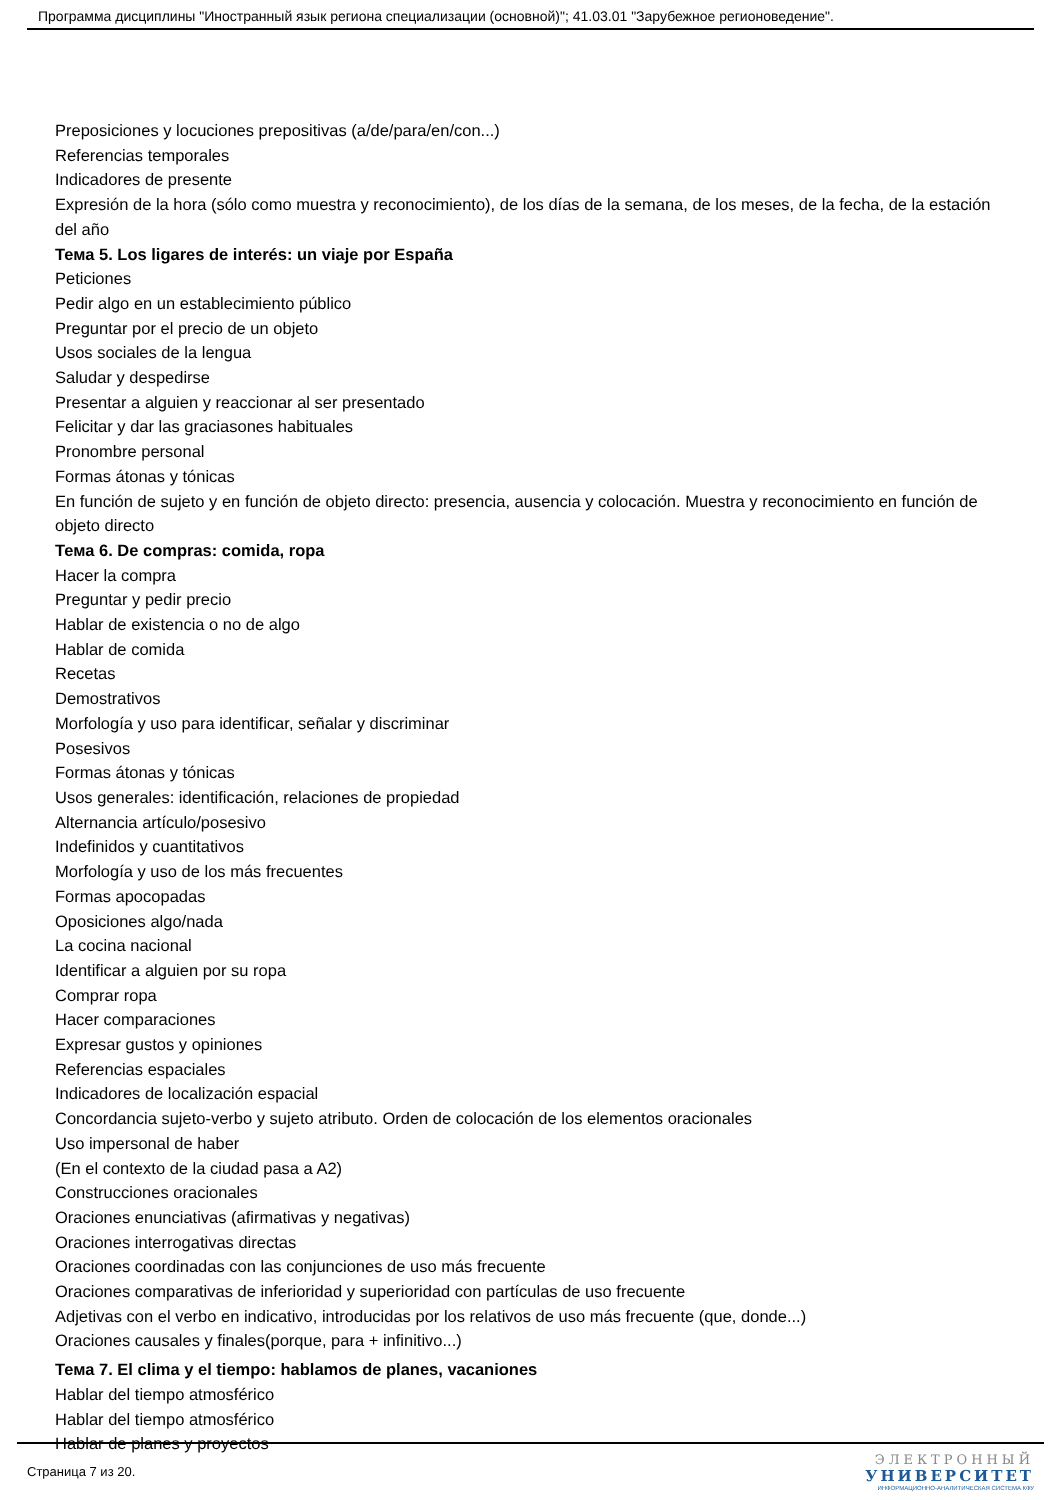Программа дисциплины "Иностранный язык региона специализации (основной)"; 41.03.01 "Зарубежное регионоведение".
Preposiciones y locuciones prepositivas (a/de/para/en/con...)
Referencias temporales
Indicadores de presente
Expresión de la hora (sólo como muestra y reconocimiento), de los días de la semana, de los meses, de la fecha, de la estación del año
Тема 5. Los ligares de interés: un viaje por España
Peticiones
Pedir algo en un establecimiento público
Preguntar por el precio de un objeto
Usos sociales de la lengua
Saludar y despedirse
Presentar a alguien y reaccionar al ser presentado
Felicitar y dar las graciasones habituales
Pronombre personal
Formas átonas y tónicas
En función de sujeto y en función de objeto directo: presencia, ausencia y colocación. Muestra y reconocimiento en función de objeto directo
Тема 6. De compras: comida, ropa
Hacer la compra
Preguntar y pedir precio
Hablar de existencia o no de algo
Hablar de comida
Recetas
Demostrativos
Morfología y uso para identificar, señalar y discriminar
Posesivos
Formas átonas y tónicas
Usos generales: identificación, relaciones de propiedad
Alternancia artículo/posesivo
Indefinidos y cuantitativos
Morfología y uso de los más frecuentes
Formas apocopadas
Oposiciones algo/nada
La cocina nacional
Identificar a alguien por su ropa
Comprar ropa
Hacer comparaciones
Expresar gustos y opiniones
Referencias espaciales
Indicadores de localización espacial
Concordancia sujeto-verbo y sujeto atributo. Orden de colocación de los elementos oracionales
Uso impersonal de haber
(En el contexto de la ciudad pasa a A2)
Construcciones oracionales
Oraciones enunciativas (afirmativas y negativas)
Oraciones interrogativas directas
Oraciones coordinadas con las conjunciones de uso más frecuente
Oraciones comparativas de inferioridad y superioridad con partículas de uso frecuente
Adjetivas con el verbo en indicativo, introducidas por los relativos de uso más frecuente (que, donde...)
Oraciones causales y finales(porque, para + infinitivo...)
Тема 7. El clima y el tiempo: hablamos de planes, vacaniones
Hablar del tiempo atmosférico
Hablar del tiempo atmosférico
Hablar de planes y proyectos
Страница 7 из 20.
ЭЛЕКТРОННЫЙ
УНИВЕРСИТЕТ
ИНФОРМАЦИОННО-АНАЛИТИЧЕСКАЯ СИСТЕМА КФУ